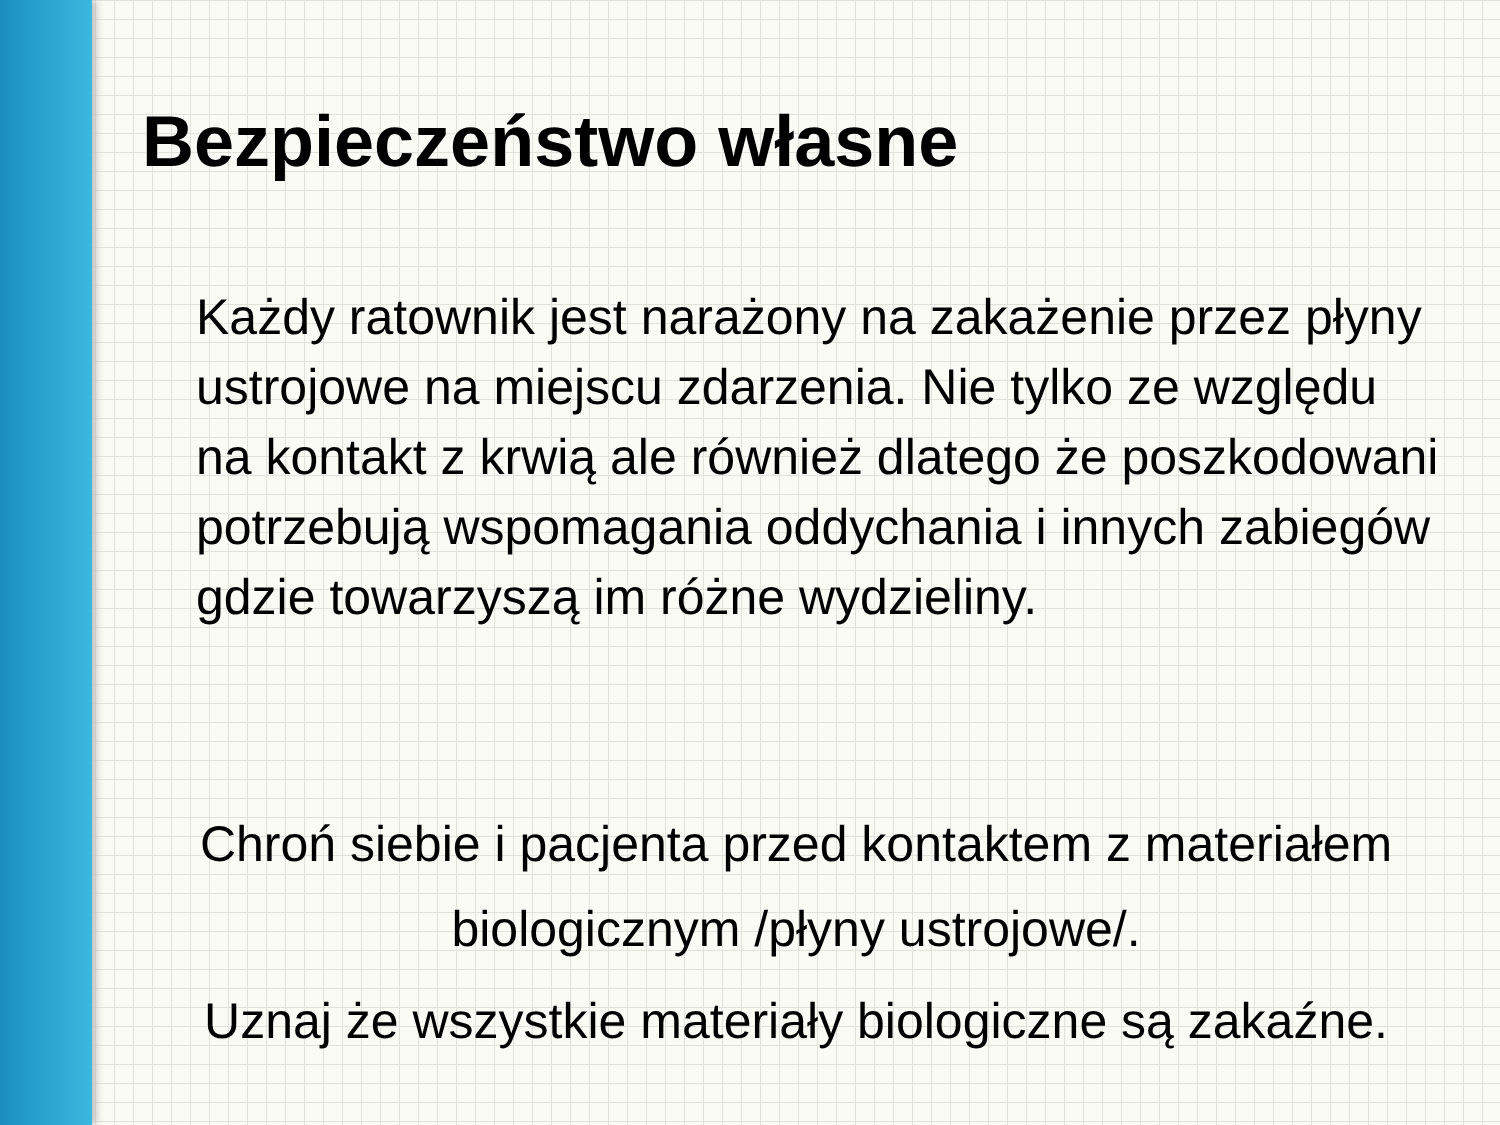Bezpieczeństwo własne
Każdy ratownik jest narażony na zakażenie przez płyny ustrojowe na miejscu zdarzenia. Nie tylko ze względu na kontakt z krwią ale również dlatego że poszkodowani potrzebują wspomagania oddychania i innych zabiegów gdzie towarzyszą im różne wydzieliny.
Chroń siebie i pacjenta przed kontaktem z materiałem biologicznym /płyny ustrojowe/.
Uznaj że wszystkie materiały biologiczne są zakaźne.